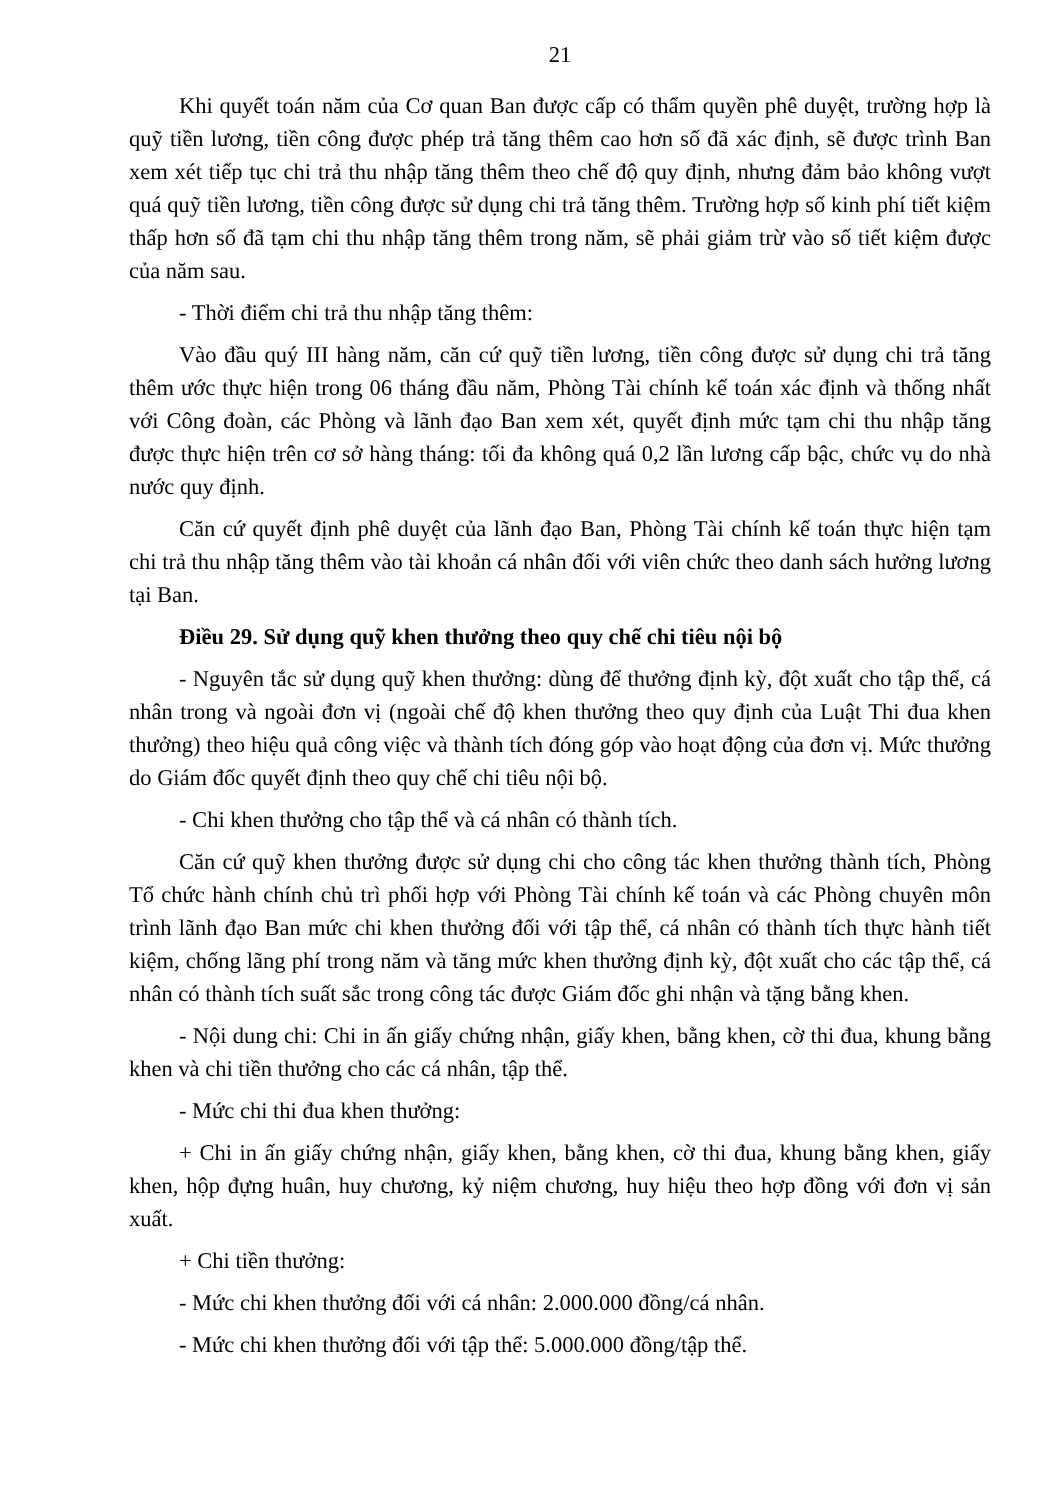21
Khi quyết toán năm của Cơ quan Ban được cấp có thẩm quyền phê duyệt, trường hợp là quỹ tiền lương, tiền công được phép trả tăng thêm cao hơn số đã xác định, sẽ được trình Ban xem xét tiếp tục chi trả thu nhập tăng thêm theo chế độ quy định, nhưng đảm bảo không vượt quá quỹ tiền lương, tiền công được sử dụng chi trả tăng thêm. Trường hợp số kinh phí tiết kiệm thấp hơn số đã tạm chi thu nhập tăng thêm trong năm, sẽ phải giảm trừ vào số tiết kiệm được của năm sau.
- Thời điểm chi trả thu nhập tăng thêm:
Vào đầu quý III hàng năm, căn cứ quỹ tiền lương, tiền công được sử dụng chi trả tăng thêm ước thực hiện trong 06 tháng đầu năm, Phòng Tài chính kế toán xác định và thống nhất với Công đoàn, các Phòng và lãnh đạo Ban xem xét, quyết định mức tạm chi thu nhập tăng được thực hiện trên cơ sở hàng tháng: tối đa không quá 0,2 lần lương cấp bậc, chức vụ do nhà nước quy định.
Căn cứ quyết định phê duyệt của lãnh đạo Ban, Phòng Tài chính kế toán thực hiện tạm chi trả thu nhập tăng thêm vào tài khoản cá nhân đối với viên chức theo danh sách hưởng lương tại Ban.
Điều 29. Sử dụng quỹ khen thưởng theo quy chế chi tiêu nội bộ
- Nguyên tắc sử dụng quỹ khen thưởng: dùng để thưởng định kỳ, đột xuất cho tập thể, cá nhân trong và ngoài đơn vị (ngoài chế độ khen thưởng theo quy định của Luật Thi đua khen thưởng) theo hiệu quả công việc và thành tích đóng góp vào hoạt động của đơn vị. Mức thưởng do Giám đốc quyết định theo quy chế chi tiêu nội bộ.
- Chi khen thưởng cho tập thể và cá nhân có thành tích.
Căn cứ quỹ khen thưởng được sử dụng chi cho công tác khen thưởng thành tích, Phòng Tổ chức hành chính chủ trì phối hợp với Phòng Tài chính kế toán và các Phòng chuyên môn trình lãnh đạo Ban mức chi khen thưởng đối với tập thể, cá nhân có thành tích thực hành tiết kiệm, chống lãng phí trong năm và tăng mức khen thưởng định kỳ, đột xuất cho các tập thể, cá nhân có thành tích suất sắc trong công tác được Giám đốc ghi nhận và tặng bằng khen.
- Nội dung chi: Chi in ấn giấy chứng nhận, giấy khen, bằng khen, cờ thi đua, khung bằng khen và chi tiền thưởng cho các cá nhân, tập thể.
- Mức chi thi đua khen thưởng:
+ Chi in ấn giấy chứng nhận, giấy khen, bằng khen, cờ thi đua, khung bằng khen, giấy khen, hộp đựng huân, huy chương, kỷ niệm chương, huy hiệu theo hợp đồng với đơn vị sản xuất.
+ Chi tiền thưởng:
- Mức chi khen thưởng đối với cá nhân: 2.000.000 đồng/cá nhân.
- Mức chi khen thưởng đối với tập thể: 5.000.000 đồng/tập thể.